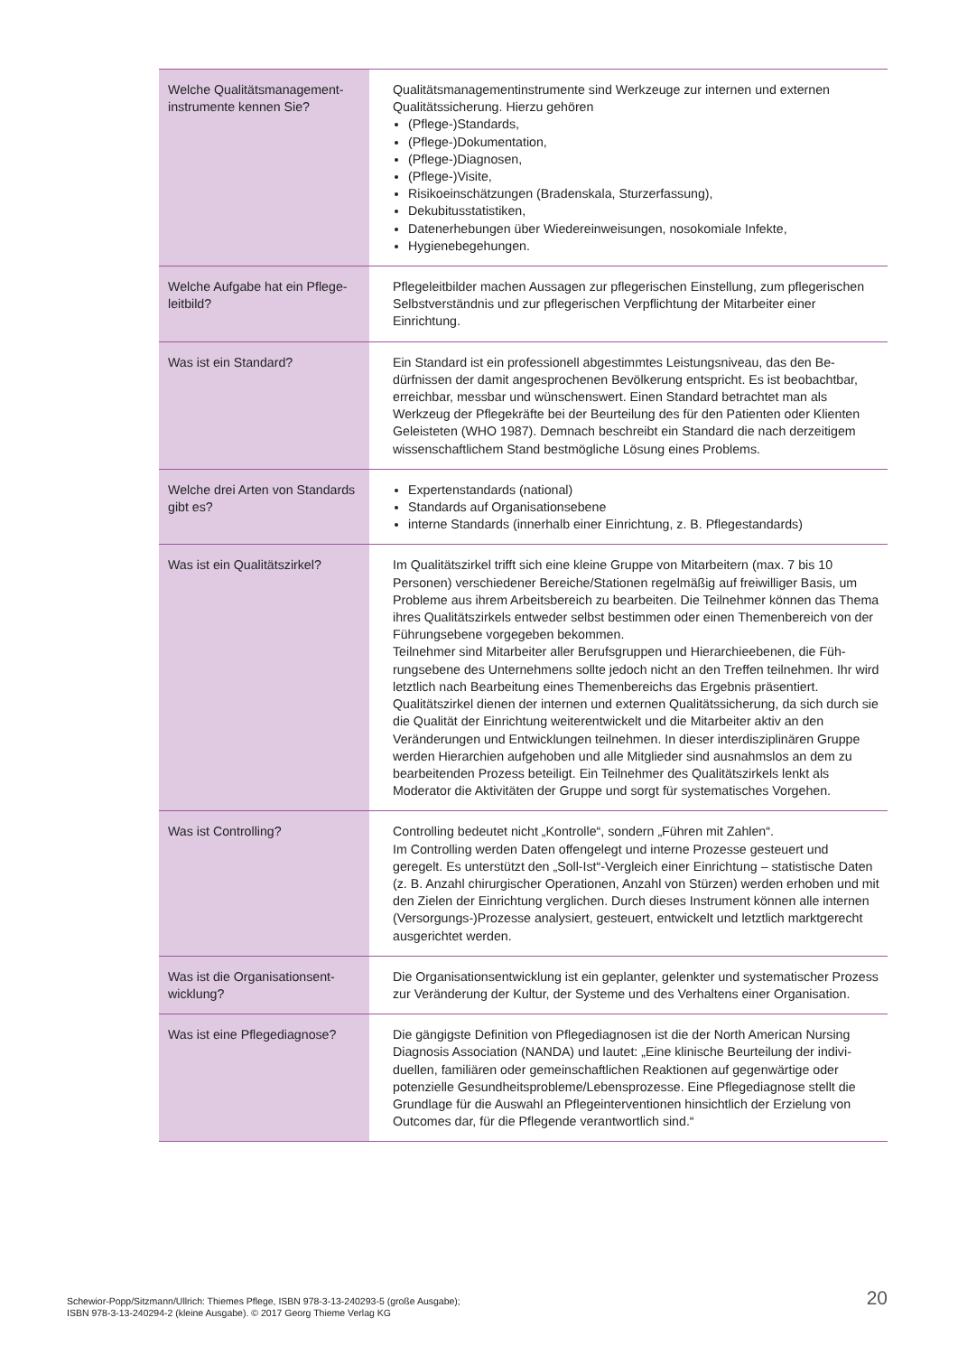| Welche Qualitätsmanagement­instrumente kennen Sie? | Qualitätsmanagementinstrumente sind Werkzeuge zur internen und externen Qualitätssicherung. Hierzu gehören (Pflege-)Standards, (Pflege-)Dokumentation, (Pflege-)Diagnosen, (Pflege-)Visite, Risikoeinschätzungen (Bradenskala, Sturzerfassung), Dekubitusstatistiken, Datenerhebungen über Wiedereinweisungen, nosokomiale Infekte, Hygienebegehungen. |
| Welche Aufgabe hat ein Pflege­leitbild? | Pflegeleitbilder machen Aussagen zur pflegerischen Einstellung, zum pflege­rischen Selbstverständnis und zur pflegerischen Verpflichtung der Mitarbeiter einer Einrichtung. |
| Was ist ein Standard? | Ein Standard ist ein professionell abgestimmtes Leistungsniveau, das den Be­dürfnissen der damit angesprochenen Bevölkerung entspricht. Es ist beobacht­bar, erreichbar, messbar und wünschenswert. Einen Standard betrachtet man als Werkzeug der Pflegekräfte bei der Beurteilung des für den Patienten oder Klienten Geleisteten (WHO 1987). Demnach beschreibt ein Standard die nach derzeitigem wissenschaftlichem Stand bestmögliche Lösung eines Problems. |
| Welche drei Arten von Stan­dards gibt es? | Expertenstandards (national) Standards auf Organisationsebene interne Standards (innerhalb einer Einrichtung, z. B. Pflegestandards) |
| Was ist ein Qualitätszirkel? | Im Qualitätszirkel trifft sich eine kleine Gruppe von Mitarbeitern (max. 7 bis 10 Personen) verschiedener Bereiche/Stationen regelmäßig auf freiwilliger Basis, um Probleme aus ihrem Arbeitsbereich zu bearbeiten. Die Teilnehmer können das Thema ihres Qualitätszirkels entweder selbst bestimmen oder einen Themenbe­reich von der Führungsebene vorgegeben bekommen. Teilnehmer sind Mitarbeiter aller Berufsgruppen und Hierarchieebenen, die Füh­rungsebene des Unternehmens sollte jedoch nicht an den Treffen teilnehmen. Ihr wird letztlich nach Bearbeitung eines Themenbereichs das Ergebnis präsentiert. Qualitätszirkel dienen der internen und externen Qualitätssicherung, da sich durch sie die Qualität der Einrichtung weiterentwickelt und die Mitarbeiter aktiv an den Veränderungen und Entwicklungen teilnehmen. In dieser interdisziplinä­ren Gruppe werden Hierarchien aufgehoben und alle Mitglieder sind ausnahms­los an dem zu bearbeitenden Prozess beteiligt. Ein Teilnehmer des Qualitätszir­kels lenkt als Moderator die Aktivitäten der Gruppe und sorgt für systematisches Vorgehen. |
| Was ist Controlling? | Controlling bedeutet nicht „Kontrolle“, sondern „Führen mit Zahlen“. Im Controlling werden Daten offengelegt und interne Prozesse gesteuert und geregelt. Es unterstützt den „Soll-Ist“-Vergleich einer Einrichtung – statistische Daten (z. B. Anzahl chirurgischer Operationen, Anzahl von Stürzen) werden erhoben und mit den Zielen der Einrichtung verglichen. Durch dieses Instrument können alle internen (Versorgungs-)Prozesse analysiert, gesteuert, entwickelt und letztlich marktgerecht ausgerichtet werden. |
| Was ist die Organisationsent­wicklung? | Die Organisationsentwicklung ist ein geplanter, gelenkter und systematischer Prozess zur Veränderung der Kultur, der Systeme und des Verhaltens einer Orga­nisation. |
| Was ist eine Pflegediagnose? | Die gängigste Definition von Pflegediagnosen ist die der North American Nursing Diagnosis Association (NANDA) und lautet: „Eine klinische Beurteilung der indivi­duellen, familiären oder gemeinschaftlichen Reaktionen auf gegenwärtige oder potenzielle Gesundheitsprobleme/Lebensprozesse. Eine Pflegediagnose stellt die Grundlage für die Auswahl an Pflegeinterventionen hinsichtlich der Erzielung von Outcomes dar, für die Pflegende verantwortlich sind.“ |
Schewior-Popp/Sitzmann/Ullrich: Thiemes Pflege, ISBN 978-3-13-240293-5 (große Ausgabe);
ISBN 978-3-13-240294-2 (kleine Ausgabe). © 2017 Georg Thieme Verlag KG
20